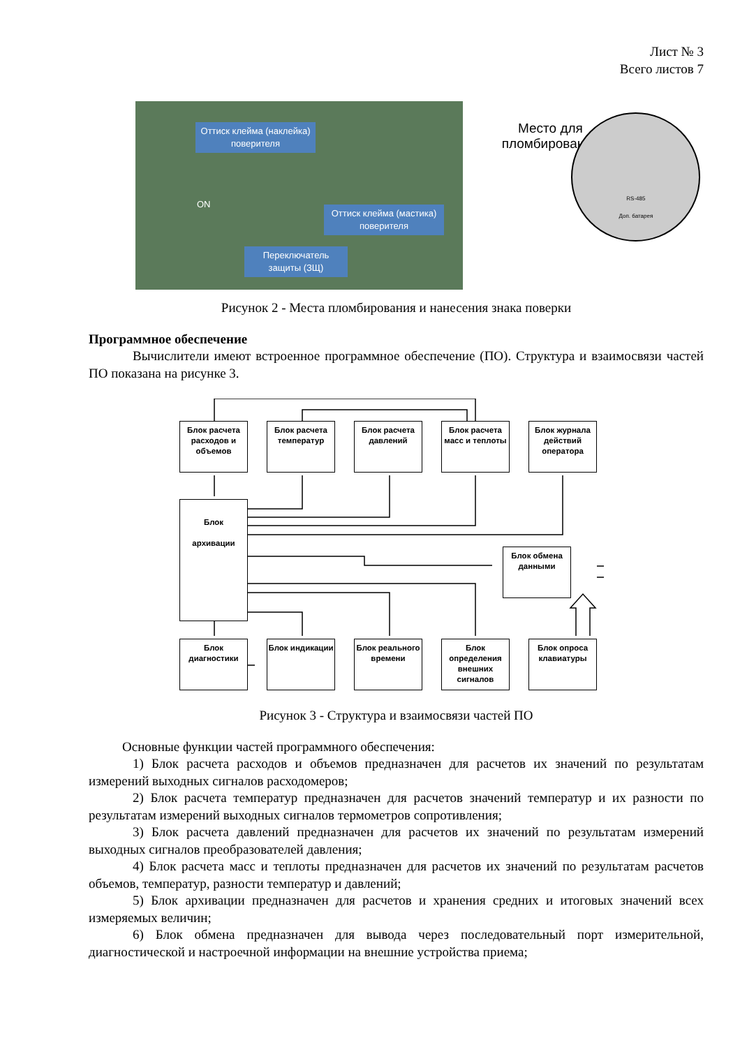Лист № 3
Всего листов 7
Оттиск клейма (наклейка) поверителя
Оттиск клейма (мастика) поверителя
Переключатель защиты (ЗЩ)
ON
Место для пломбирования
RS-485
Доп. батарея
Рисунок 2 - Места пломбирования и нанесения знака поверки
Программное обеспечение
Вычислители имеют встроенное программное обеспечение (ПО). Структура и взаимосвязи частей ПО показана на рисунке 3.
Блок расчета расходов и объемов
Блок расчета температур
Блок расчета давлений
Блок расчета масс и теплоты
Блок журнала действий оператора
Блок
архивации
Блок обмена данными
Блок диагностики
Блок индикации
Блок реального времени
Блок определения внешних сигналов
Блок опроса клавиатуры
Рисунок 3 - Структура и взаимосвязи частей ПО
Основные функции частей программного обеспечения:
1) Блок расчета расходов и объемов предназначен для расчетов их значений по результатам измерений выходных сигналов расходомеров;
2) Блок расчета температур предназначен для расчетов значений температур и их разности по результатам измерений выходных сигналов термометров сопротивления;
3) Блок расчета давлений предназначен для расчетов их значений по результатам измерений выходных сигналов преобразователей давления;
4) Блок расчета масс и теплоты предназначен для расчетов их значений по результатам расчетов объемов, температур, разности температур и давлений;
5) Блок архивации предназначен для расчетов и хранения средних и итоговых значений всех измеряемых величин;
6) Блок обмена предназначен для вывода через последовательный порт измерительной, диагностической и настроечной информации на внешние устройства приема;